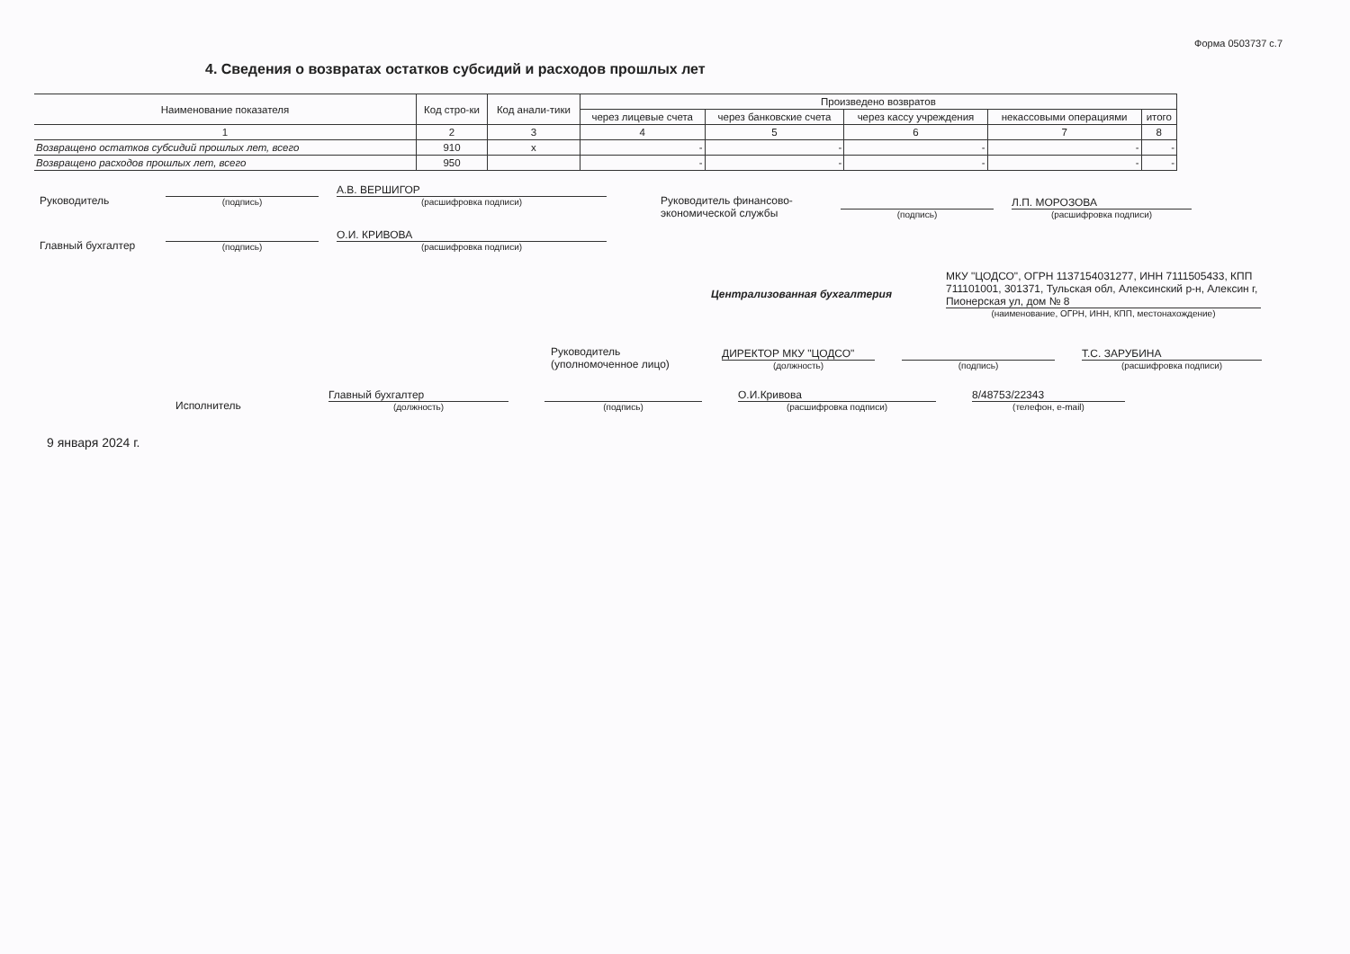Форма 0503737 с.7
4. Сведения о возвратах остатков субсидий и расходов прошлых лет
| Наименование показателя | Код стро-ки | Код анали-тики | Произведено возвратов | | | | |
| --- | --- | --- | --- | --- | --- | --- | --- |
| | | | через лицевые счета | через банковские счета | через кассу учреждения | некассовыми операциями | итого |
| 1 | 2 | 3 | 4 | 5 | 6 | 7 | 8 |
| Возвращено остатков субсидий прошлых лет, всего | 910 | x | - | - | - | - | - |
| Возвращено расходов прошлых лет, всего | 950 | | - | - | - | - | - |
Руководитель
(подпись)
А.В. ВЕРШИГОР
(расшифровка подписи)
Главный бухгалтер
(подпись)
О.И. КРИВОВА
(расшифровка подписи)
Руководитель финансово-экономической службы
(подпись)
Л.П. МОРОЗОВА
(расшифровка подписи)
Централизованная бухгалтерия
МКУ "ЦОДСО", ОГРН 1137154031277, ИНН 7111505433, КПП 711101001, 301371, Тульская обл, Алексинский р-н, Алексин г, Пионерская ул, дом № 8
(наименование, ОГРН, ИНН, КПП, местонахождение)
Руководитель (уполномоченное лицо)
ДИРЕКТОР МКУ "ЦОДСО"
(должность)
(подпись)
Т.С. ЗАРУБИНА
(расшифровка подписи)
Исполнитель
Главный бухгалтер
(должность)
(подпись)
О.И.Кривова
(расшифровка подписи)
8/48753/22343
(телефон, e-mail)
9 января 2024 г.